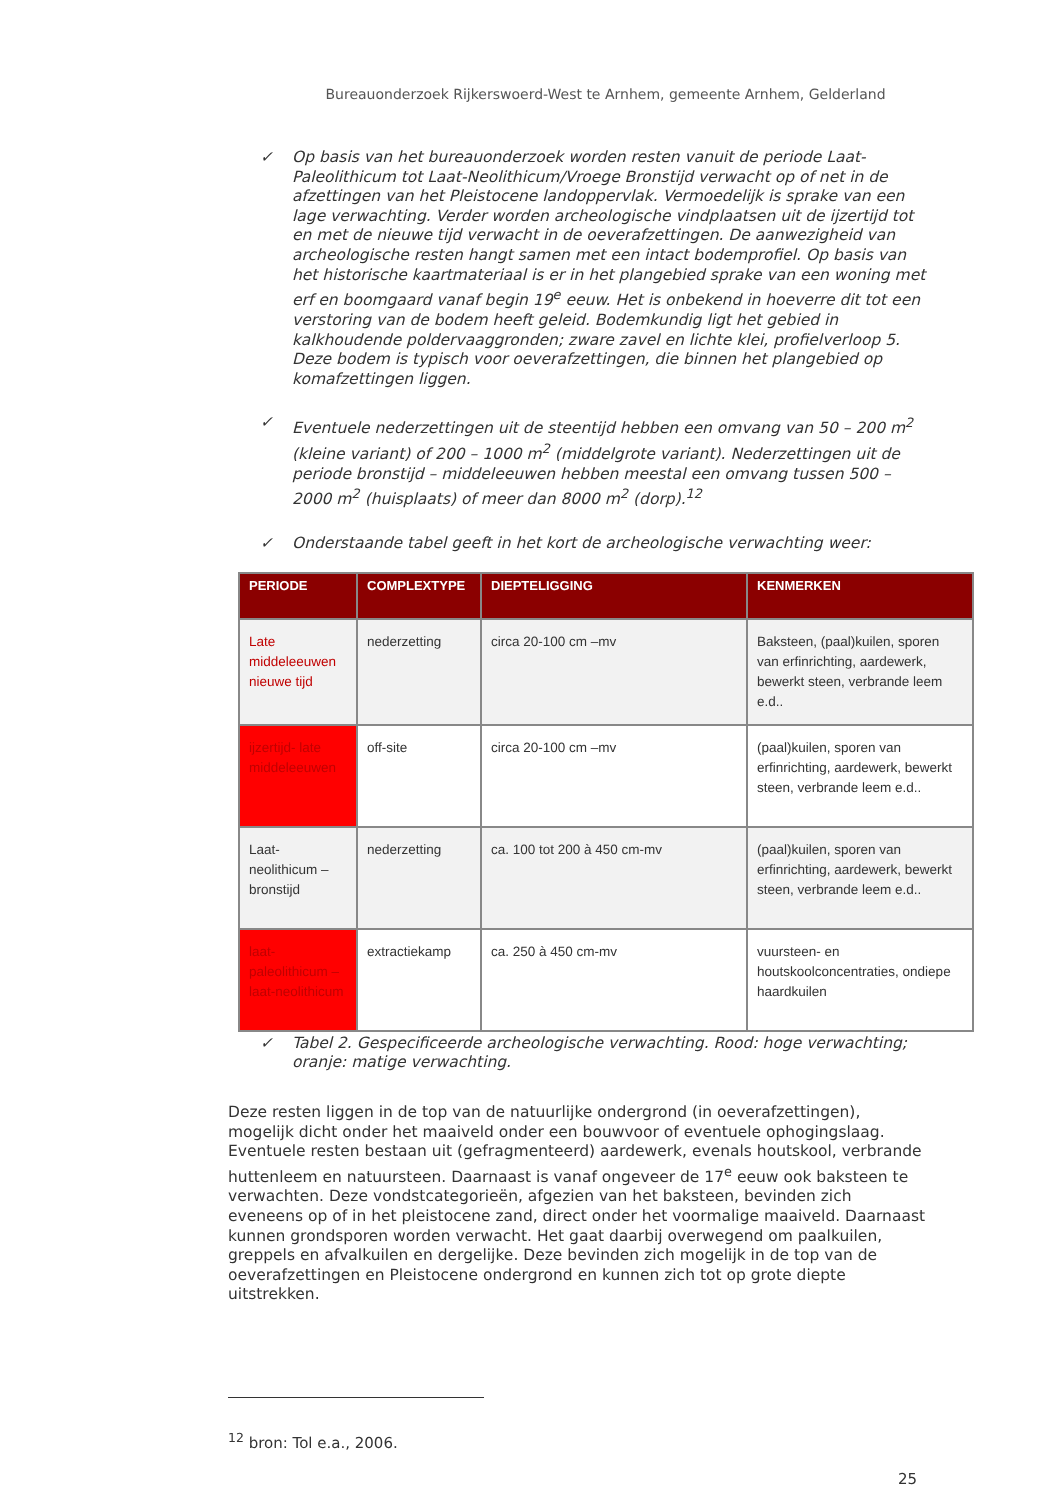Bureauonderzoek Rijkerswoerd-West te Arnhem, gemeente Arnhem, Gelderland
✓ Op basis van het bureauonderzoek worden resten vanuit de periode Laat-Paleolithicum tot Laat-Neolithicum/Vroege Bronstijd verwacht op of net in de afzettingen van het Pleistocene landoppervlak. Vermoedelijk is sprake van een lage verwachting. Verder worden archeologische vindplaatsen uit de ijzertijd tot en met de nieuwe tijd verwacht in de oeverafzettingen. De aanwezigheid van archeologische resten hangt samen met een intact bodemprofiel. Op basis van het historische kaartmateriaal is er in het plangebied sprake van een woning met erf en boomgaard vanaf begin 19<sup>e</sup> eeuw. Het is onbekend in hoeverre dit tot een verstoring van de bodem heeft geleid. Bodemkundig ligt het gebied in kalkhoudende poldervaaggronden; zware zavel en lichte klei, profielverloop 5. Deze bodem is typisch voor oeverafzettingen, die binnen het plangebied op komafzettingen liggen.
✓ Eventuele nederzettingen uit de steentijd hebben een omvang van 50 – 200 m<sup>2</sup> (kleine variant) of 200 – 1000 m<sup>2</sup> (middelgrote variant). Nederzettingen uit de periode bronstijd – middeleeuwen hebben meestal een omvang tussen 500 – 2000 m<sup>2</sup> (huisplaats) of meer dan 8000 m<sup>2</sup> (dorp).<sup>12</sup>
✓ Onderstaande tabel geeft in het kort de archeologische verwachting weer:
| PERIODE | COMPLEXTYPE | DIEPTELIGGING | KENMERKEN |
| --- | --- | --- | --- |
| Late middeleeuwen nieuwe tijd | nederzetting | circa 20-100 cm –mv | Baksteen, (paal)kuilen, sporen van erfinrichting, aardewerk, bewerkt steen, verbrande leem e.d.. |
| ijzertijd- late middeleeuwen | off-site | circa 20-100 cm –mv | (paal)kuilen, sporen van erfinrichting, aardewerk, bewerkt steen, verbrande leem e.d.. |
| Laat-neolithicum – bronstijd | nederzetting | ca. 100 tot 200 à 450 cm-mv | (paal)kuilen, sporen van erfinrichting, aardewerk, bewerkt steen, verbrande leem e.d.. |
| laat-paleolithicum – laat-neolithicum | extractiekamp | ca. 250 à 450 cm-mv | vuursteen- en houtskoolconcentraties, ondiepe haardkuilen |
✓ Tabel 2. Gespecificeerde archeologische verwachting. Rood: hoge verwachting; oranje: matige verwachting.
Deze resten liggen in de top van de natuurlijke ondergrond (in oeverafzettingen), mogelijk dicht onder het maaiveld onder een bouwvoor of eventuele ophogingslaag. Eventuele resten bestaan uit (gefragmenteerd) aardewerk, evenals houtskool, verbrande huttenleem en natuursteen. Daarnaast is vanaf ongeveer de 17<sup>e</sup> eeuw ook baksteen te verwachten. Deze vondstcategorieën, afgezien van het baksteen, bevinden zich eveneens op of in het pleistocene zand, direct onder het voormalige maaiveld. Daarnaast kunnen grondsporen worden verwacht. Het gaat daarbij overwegend om paalkuilen, greppels en afvalkuilen en dergelijke. Deze bevinden zich mogelijk in de top van de oeverafzettingen en Pleistocene ondergrond en kunnen zich tot op grote diepte uitstrekken.
<sup>12</sup> bron: Tol e.a., 2006.
25